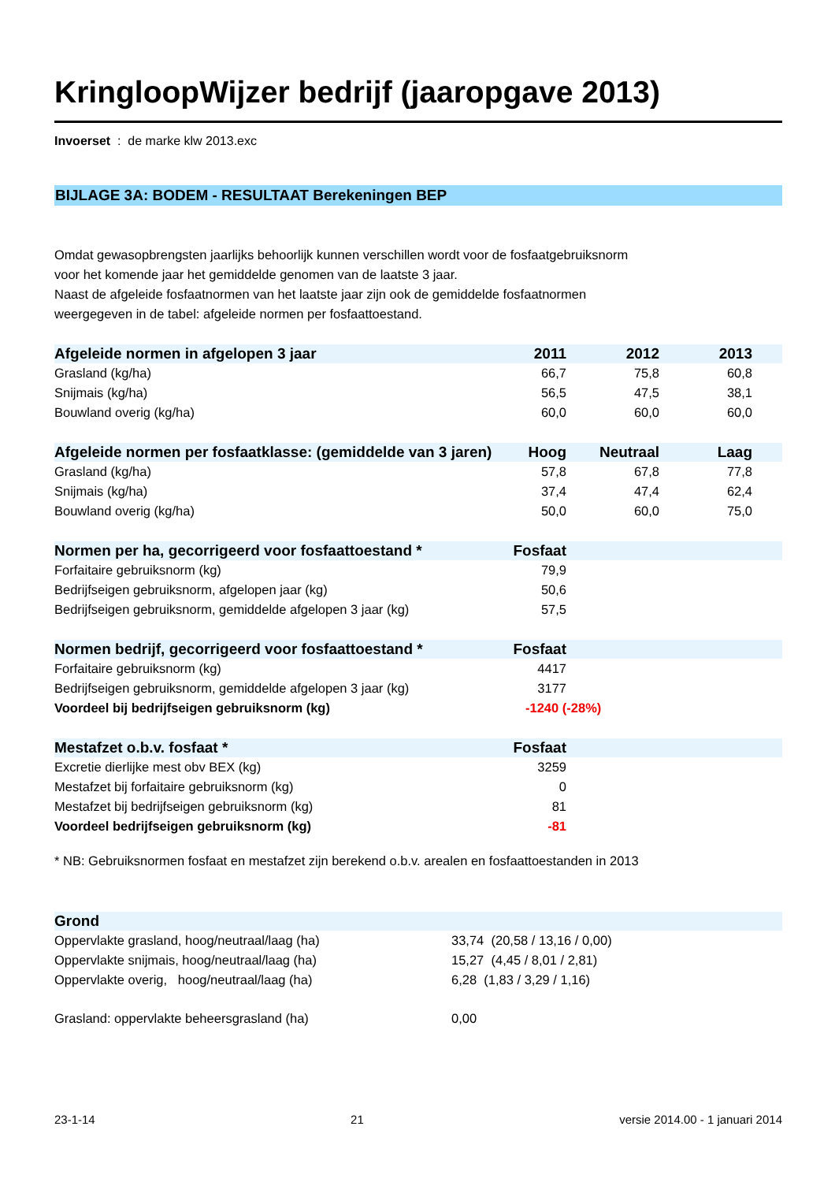KringloopWijzer bedrijf (jaaropgave 2013)
Invoerset : de marke klw 2013.exc
BIJLAGE 3A: BODEM - RESULTAAT Berekeningen BEP
Omdat gewasopbrengsten jaarlijks behoorlijk kunnen verschillen wordt voor de fosfaatgebruiksnorm
voor het komende jaar het gemiddelde genomen van de laatste 3 jaar.
Naast de afgeleide fosfaatnormen van het laatste jaar zijn ook de gemiddelde fosfaatnormen
weergegeven in de tabel: afgeleide normen per fosfaattoestand.
| Afgeleide normen in afgelopen 3 jaar | 2011 | 2012 | 2013 | |
| --- | --- | --- | --- | --- |
| Grasland (kg/ha) | 66,7 | 75,8 | 60,8 | |
| Snijmais (kg/ha) | 56,5 | 47,5 | 38,1 | |
| Bouwland overig (kg/ha) | 60,0 | 60,0 | 60,0 | |
| Afgeleide normen per fosfaatklasse: (gemiddelde van 3 jaren) | Hoog | Neutraal | Laag | |
| --- | --- | --- | --- | --- |
| Grasland (kg/ha) | 57,8 | 67,8 | 77,8 | |
| Snijmais (kg/ha) | 37,4 | 47,4 | 62,4 | |
| Bouwland overig (kg/ha) | 50,0 | 60,0 | 75,0 | |
| Normen per ha, gecorrigeerd voor fosfaattoestand * | Fosfaat | |
| --- | --- | --- |
| Forfaitaire gebruiksnorm (kg) | 79,9 | |
| Bedrijfseigen gebruiksnorm, afgelopen jaar (kg) | 50,6 | |
| Bedrijfseigen gebruiksnorm, gemiddelde afgelopen 3 jaar (kg) | 57,5 | |
| Normen bedrijf, gecorrigeerd voor fosfaattoestand * | Fosfaat | |
| --- | --- | --- |
| Forfaitaire gebruiksnorm (kg) | 4417 | |
| Bedrijfseigen gebruiksnorm, gemiddelde afgelopen 3 jaar (kg) | 3177 | |
| Voordeel bij bedrijfseigen gebruiksnorm (kg) | -1240 (-28%) | |
| Mestafzet o.b.v. fosfaat * | Fosfaat | |
| --- | --- | --- |
| Excretie dierlijke mest obv BEX (kg) | 3259 | |
| Mestafzet bij forfaitaire gebruiksnorm (kg) | 0 | |
| Mestafzet bij bedrijfseigen gebruiksnorm (kg) | 81 | |
| Voordeel bedrijfseigen gebruiksnorm (kg) | -81 | |
* NB: Gebruiksnormen fosfaat en mestafzet zijn berekend o.b.v. arealen en fosfaattoestanden in 2013
| Grond | |
| --- | --- |
| Oppervlakte grasland, hoog/neutraal/laag (ha) | 33,74 (20,58 / 13,16 / 0,00) |
| Oppervlakte snijmais, hoog/neutraal/laag (ha) | 15,27 (4,45 / 8,01 / 2,81) |
| Oppervlakte overig, hoog/neutraal/laag (ha) | 6,28 (1,83 / 3,29 / 1,16) |
| Grasland: oppervlakte beheersgrasland (ha) | 0,00 |
23-1-14 21 versie 2014.00 - 1 januari 2014